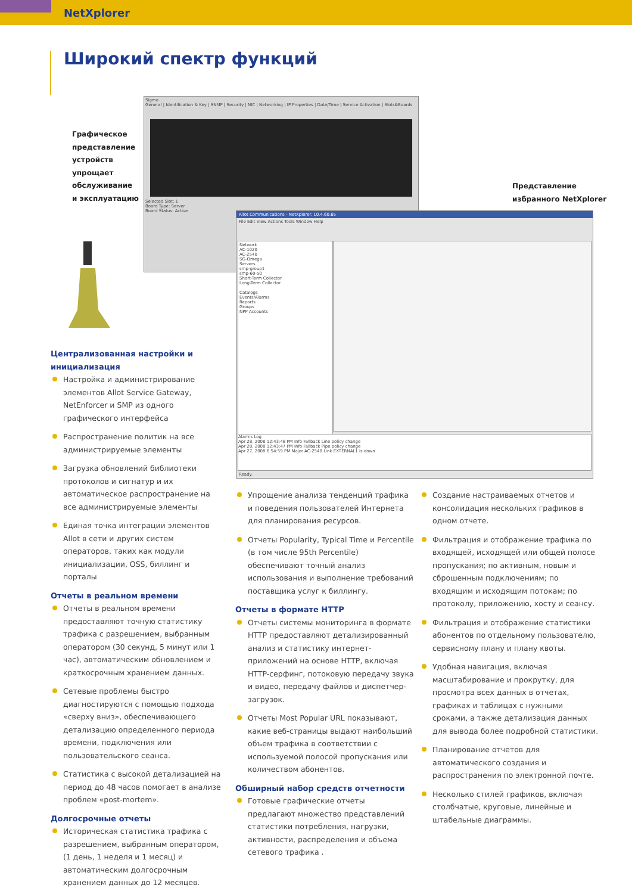NetXplorer
Широкий спектр функций
Графическое
представление
устройств
упрощает
обслуживание
и эксплуатацию
Представление
избранного NetXplorer
Sigma
General | Identification & Key | SNMP | Security | NIC | Networking | IP Properties | Date/Time | Service Activation | Slots&Boards
Selected Slot: 1
Board Type: Server
Board Status: Active
Allot Communications - NetXplorer. 10.4.60.65
File Edit View Actions Tools Window Help
Network
AC-1020
AC-2540
SG-Omega
Servers
smp-group1
smp-60-50
Short-Term Collector
Long-Term Collector
Catalogs
Events/Alarms
Reports
Groups
NPP Accounts
Alarms Log
Apr 28, 2008 12:43:48 PM Info Fallback Line policy change
Apr 28, 2008 12:43:47 PM Info Fallback Pipe policy change
Apr 27, 2008 6:54:59 PM Major AC-2540 Link EXTERNAL1 is down
Ready.
Централизованная настройки и инициализация
Настройка и администрирование элементов Allot Service Gateway, NetEnforcer и SMP из одного графического интерфейса
Распространение политик на все администрируемые элементы
Загрузка обновлений библиотеки протоколов и сигнатур и их автоматическое распространение на все администрируемые элементы
Единая точка интеграции элементов Allot в сети и других систем операторов, таких как модули инициализации, OSS, биллинг и порталы
Отчеты в реальном времени
Отчеты в реальном времени предоставляют точную статистику трафика с разрешением, выбранным оператором (30 секунд, 5 минут или 1 час), автоматическим обновлением и краткосрочным хранением данных.
Сетевые проблемы быстро диагностируются с помощью подхода «сверху вниз», обеспечивающего детализацию определенного периода времени, подключения или пользовательского сеанса.
Статистика с высокой детализацией на период до 48 часов помогает в анализе проблем «post-mortem».
Долгосрочные отчеты
Историческая статистика трафика с разрешением, выбранным оператором, (1 день, 1 неделя и 1 месяц) и автоматическим долгосрочным хранением данных до 12 месяцев.
Упрощение анализа тенденций трафика и поведения пользователей Интернета для планирования ресурсов.
Отчеты Popularity, Typical Time и Percentile (в том числе 95th Percentile) обеспечивают точный анализ использования и выполнение требований поставщика услуг к биллингу.
Отчеты в формате HTTP
Отчеты системы мониторинга в формате HTTP предоставляют детализированный анализ и статистику интернет-приложений на основе HTTP, включая HTTP-серфинг, потоковую передачу звука и видео, передачу файлов и диспетчер-загрузок.
Отчеты Most Popular URL показывают, какие веб-страницы выдают наибольший объем трафика в соответствии с используемой полосой пропускания или количеством абонентов.
Обширный набор средств отчетности
Готовые графические отчеты предлагают множество представлений статистики потребления, нагрузки, активности, распределения и объема сетевого трафика .
Создание настраиваемых отчетов и консолидация нескольких графиков в одном отчете.
Фильтрация и отображение трафика по входящей, исходящей или общей полосе пропускания; по активным, новым и сброшенным подключениям; по входящим и исходящим потокам; по протоколу, приложению, хосту и сеансу.
Фильтрация и отображение статистики абонентов по отдельному пользователю, сервисному плану и плану квоты.
Удобная навигация, включая масштабирование и прокрутку, для просмотра всех данных в отчетах, графиках и таблицах с нужными сроками, а также детализация данных для вывода более подробной статистики.
Планирование отчетов для автоматического создания и распространения по электронной почте.
Несколько стилей графиков, включая столбчатые, круговые, линейные и штабельные диаграммы.